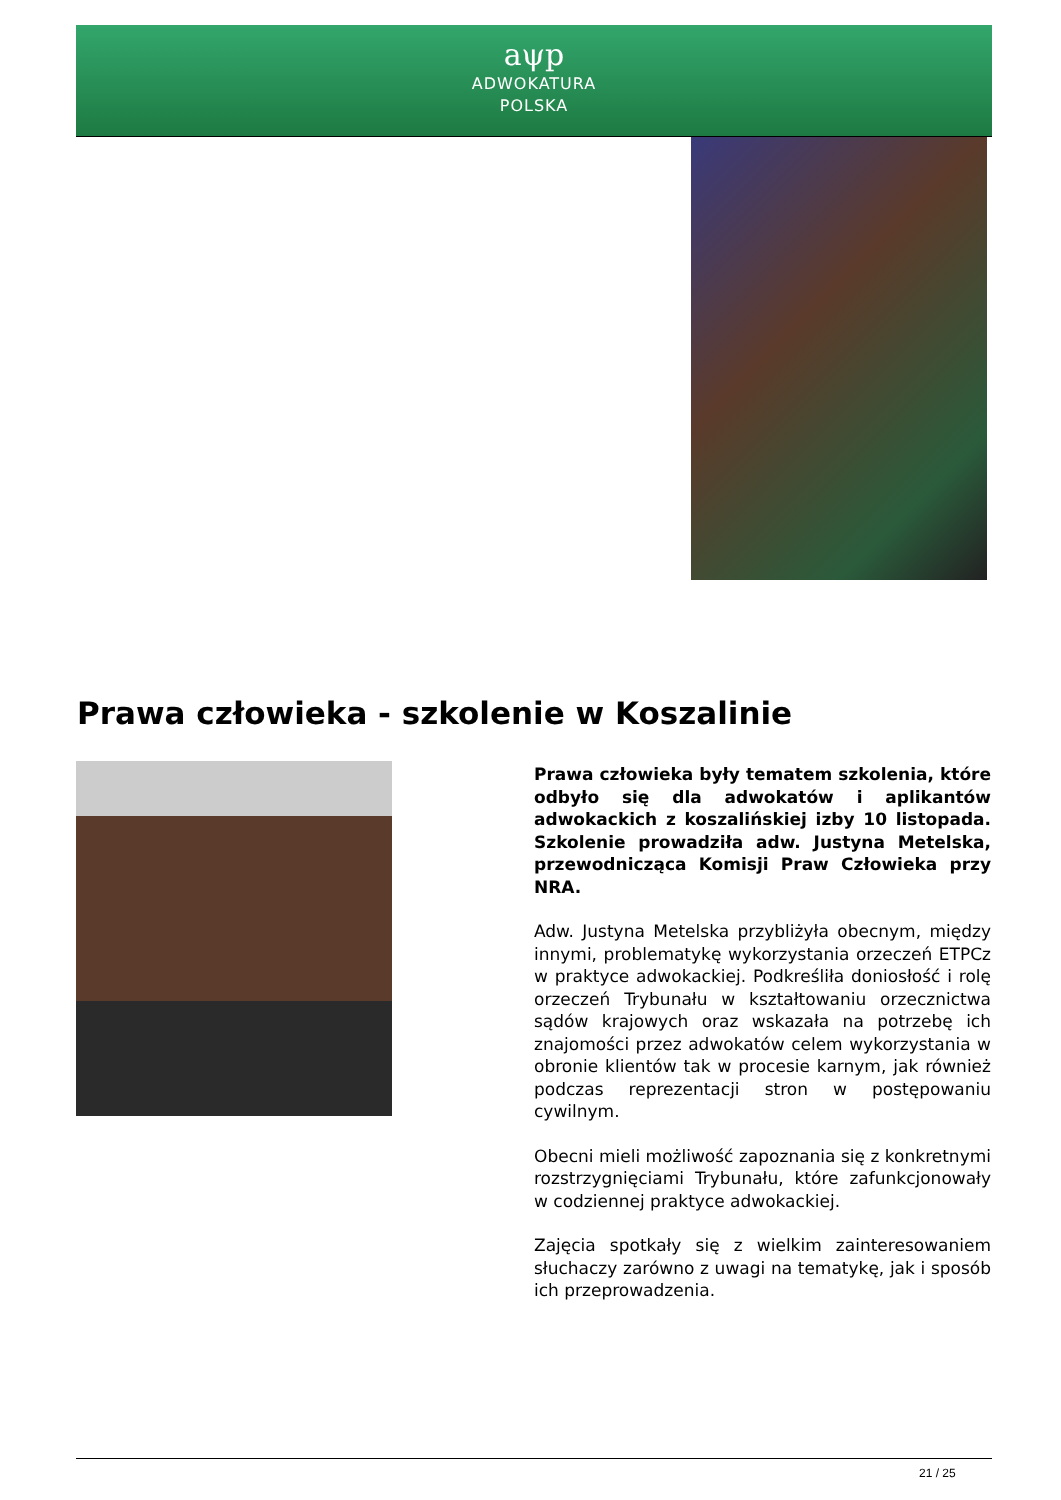aψp
ADWOKATURA
POLSKA
Prawa człowieka - szkolenie w Koszalinie
Prawa człowieka były tematem szkolenia, które odbyło się dla adwokatów i aplikantów adwokackich z koszalińskiej izby 10 listopada. Szkolenie prowadziła adw. Justyna Metelska, przewodnicząca Komisji Praw Człowieka przy NRA.
Adw. Justyna Metelska przybliżyła obecnym, między innymi, problematykę wykorzystania orzeczeń ETPCz w praktyce adwokackiej. Podkreśliła doniosłość i rolę orzeczeń Trybunału w kształtowaniu orzecznictwa sądów krajowych oraz wskazała na potrzebę ich znajomości przez adwokatów celem wykorzystania w obronie klientów tak w procesie karnym, jak również podczas reprezentacji stron w postępowaniu cywilnym.
Obecni mieli możliwość zapoznania się z konkretnymi rozstrzygnięciami Trybunału, które zafunkcjonowały w codziennej praktyce adwokackiej.
Zajęcia spotkały się z wielkim zainteresowaniem słuchaczy zarówno z uwagi na tematykę, jak i sposób ich przeprowadzenia.
21 / 25